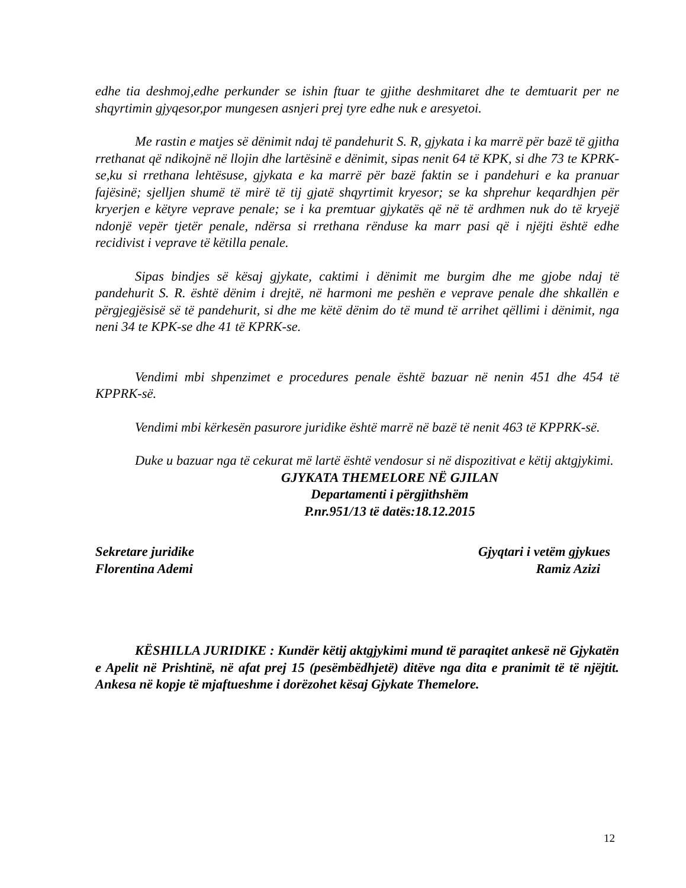edhe tia deshmoj,edhe perkunder se ishin ftuar te gjithe deshmitaret dhe te demtuarit per ne shqyrtimin gjyqesor,por mungesen asnjeri prej tyre edhe nuk e aresyetoi.
Me rastin e matjes së dënimit ndaj të pandehurit S. R, gjykata i ka marrë për bazë të gjitha rrethanat që ndikojnë në llojin dhe lartësinë e dënimit, sipas nenit 64 të KPK, si dhe 73 te KPRK-se,ku si rrethana lehtësuse, gjykata e ka marrë për bazë faktin se i pandehuri e ka pranuar fajësinë; sjelljen shumë të mirë të tij gjatë shqyrtimit kryesor; se ka shprehur keqardhjen për kryerjen e këtyre veprave penale; se i ka premtuar gjykatës që në të ardhmen nuk do të kryejë ndonjë vepër tjetër penale, ndërsa si rrethana rënduse ka marr pasi që i njëjti është edhe recidivist i veprave të këtilla penale.
Sipas bindjes së kësaj gjykate, caktimi i dënimit me burgim dhe me gjobe ndaj të pandehurit S. R. është dënim i drejtë, në harmoni me peshën e veprave penale dhe shkallën e përgjegjësisë së të pandehurit, si dhe me këtë dënim do të mund të arrihet qëllimi i dënimit, nga neni 34 te KPK-se dhe 41 të KPRK-se.
Vendimi mbi shpenzimet e procedures penale është bazuar në nenin 451 dhe 454 të KPPRK-së.
Vendimi mbi kërkesën pasurore juridike është marrë në bazë të nenit 463 të KPPRK-së.
Duke u bazuar nga të cekurat më lartë është vendosur si në dispozitivat e këtij aktgjykimi.
GJYKATA THEMELORE NË GJILAN
Departamenti i përgjithshëm
P.nr.951/13 të datës:18.12.2015
Sekretare juridike
Florentina Ademi
Gjyqtari i vetëm gjykues
Ramiz Azizi
KËSHILLA JURIDIKE : Kundër këtij aktgjykimi mund të paraqitet ankesë në Gjykatën e Apelit në Prishtinë, në afat prej 15 (pesëmbëdhjetë) ditëve nga dita e pranimit të të njëjtit. Ankesa në kopje të mjaftueshme i dorëzohet kësaj Gjykate Themelore.
12